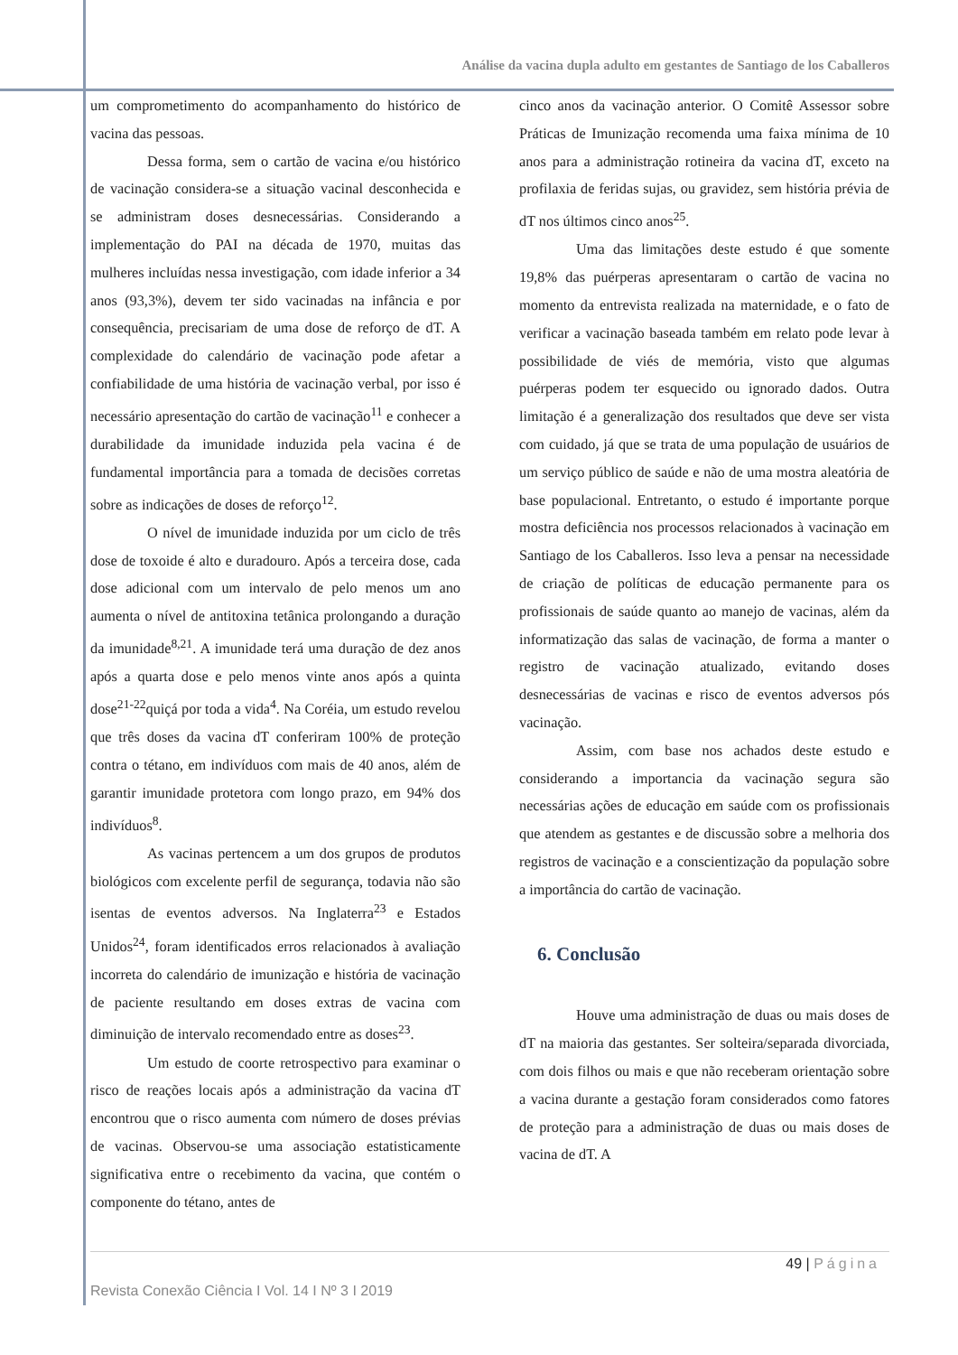Análise da vacina dupla adulto em gestantes de Santiago de los Caballeros
um comprometimento do acompanhamento do histórico de vacina das pessoas.
Dessa forma, sem o cartão de vacina e/ou histórico de vacinação considera-se a situação vacinal desconhecida e se administram doses desnecessárias. Considerando a implementação do PAI na década de 1970, muitas das mulheres incluídas nessa investigação, com idade inferior a 34 anos (93,3%), devem ter sido vacinadas na infância e por consequência, precisariam de uma dose de reforço de dT. A complexidade do calendário de vacinação pode afetar a confiabilidade de uma história de vacinação verbal, por isso é necessário apresentação do cartão de vacinação<sup>11</sup> e conhecer a durabilidade da imunidade induzida pela vacina é de fundamental importância para a tomada de decisões corretas sobre as indicações de doses de reforço<sup>12</sup>.
O nível de imunidade induzida por um ciclo de três dose de toxoide é alto e duradouro. Após a terceira dose, cada dose adicional com um intervalo de pelo menos um ano aumenta o nível de antitoxina tetânica prolongando a duração da imunidade<sup>8,21</sup>. A imunidade terá uma duração de dez anos após a quarta dose e pelo menos vinte anos após a quinta dose<sup>21-22</sup>quiçá por toda a vida<sup>4</sup>. Na Coréia, um estudo revelou que três doses da vacina dT conferiram 100% de proteção contra o tétano, em indivíduos com mais de 40 anos, além de garantir imunidade protetora com longo prazo, em 94% dos indivíduos<sup>8</sup>.
As vacinas pertencem a um dos grupos de produtos biológicos com excelente perfil de segurança, todavia não são isentas de eventos adversos. Na Inglaterra<sup>23</sup> e Estados Unidos<sup>24</sup>, foram identificados erros relacionados à avaliação incorreta do calendário de imunização e história de vacinação de paciente resultando em doses extras de vacina com diminuição de intervalo recomendado entre as doses<sup>23</sup>.
Um estudo de coorte retrospectivo para examinar o risco de reações locais após a administração da vacina dT encontrou que o risco aumenta com número de doses prévias de vacinas. Observou-se uma associação estatisticamente significativa entre o recebimento da vacina, que contém o componente do tétano, antes de
cinco anos da vacinação anterior. O Comitê Assessor sobre Práticas de Imunização recomenda uma faixa mínima de 10 anos para a administração rotineira da vacina dT, exceto na profilaxia de feridas sujas, ou gravidez, sem história prévia de dT nos últimos cinco anos<sup>25</sup>.
Uma das limitações deste estudo é que somente 19,8% das puérperas apresentaram o cartão de vacina no momento da entrevista realizada na maternidade, e o fato de verificar a vacinação baseada também em relato pode levar à possibilidade de viés de memória, visto que algumas puérperas podem ter esquecido ou ignorado dados. Outra limitação é a generalização dos resultados que deve ser vista com cuidado, já que se trata de uma população de usuários de um serviço público de saúde e não de uma mostra aleatória de base populacional. Entretanto, o estudo é importante porque mostra deficiência nos processos relacionados à vacinação em Santiago de los Caballeros. Isso leva a pensar na necessidade de criação de políticas de educação permanente para os profissionais de saúde quanto ao manejo de vacinas, além da informatização das salas de vacinação, de forma a manter o registro de vacinação atualizado, evitando doses desnecessárias de vacinas e risco de eventos adversos pós vacinação.
Assim, com base nos achados deste estudo e considerando a importancia da vacinação segura são necessárias ações de educação em saúde com os profissionais que atendem as gestantes e de discussão sobre a melhoria dos registros de vacinação e a conscientização da população sobre a importância do cartão de vacinação.
6. Conclusão
Houve uma administração de duas ou mais doses de dT na maioria das gestantes. Ser solteira/separada divorciada, com dois filhos ou mais e que não receberam orientação sobre a vacina durante a gestação foram considerados como fatores de proteção para a administração de duas ou mais doses de vacina de dT. A
49 | Página
Revista Conexão Ciência I Vol. 14 I Nº 3 I 2019